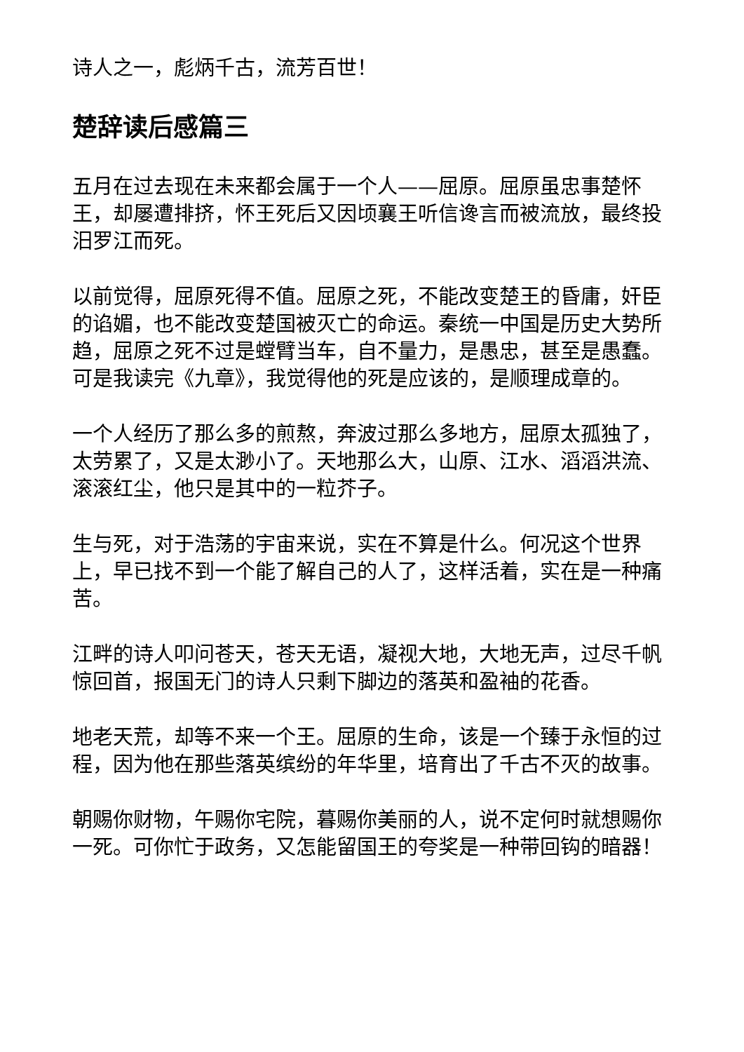诗人之一，彪炳千古，流芳百世！
楚辞读后感篇三
五月在过去现在未来都会属于一个人——屈原。屈原虽忠事楚怀王，却屡遭排挤，怀王死后又因顷襄王听信谗言而被流放，最终投汨罗江而死。
以前觉得，屈原死得不值。屈原之死，不能改变楚王的昏庸，奸臣的谄媚，也不能改变楚国被灭亡的命运。秦统一中国是历史大势所趋，屈原之死不过是螳臂当车，自不量力，是愚忠，甚至是愚蠢。可是我读完《九章》，我觉得他的死是应该的，是顺理成章的。
一个人经历了那么多的煎熬，奔波过那么多地方，屈原太孤独了，太劳累了，又是太渺小了。天地那么大，山原、江水、滔滔洪流、滚滚红尘，他只是其中的一粒芥子。
生与死，对于浩荡的宇宙来说，实在不算是什么。何况这个世界上，早已找不到一个能了解自己的人了，这样活着，实在是一种痛苦。
江畔的诗人叩问苍天，苍天无语，凝视大地，大地无声，过尽千帆惊回首，报国无门的诗人只剩下脚边的落英和盈袖的花香。
地老天荒，却等不来一个王。屈原的生命，该是一个臻于永恒的过程，因为他在那些落英缤纷的年华里，培育出了千古不灭的故事。
朝赐你财物，午赐你宅院，暮赐你美丽的人，说不定何时就想赐你一死。可你忙于政务，又怎能留国王的夸奖是一种带回钩的暗器！